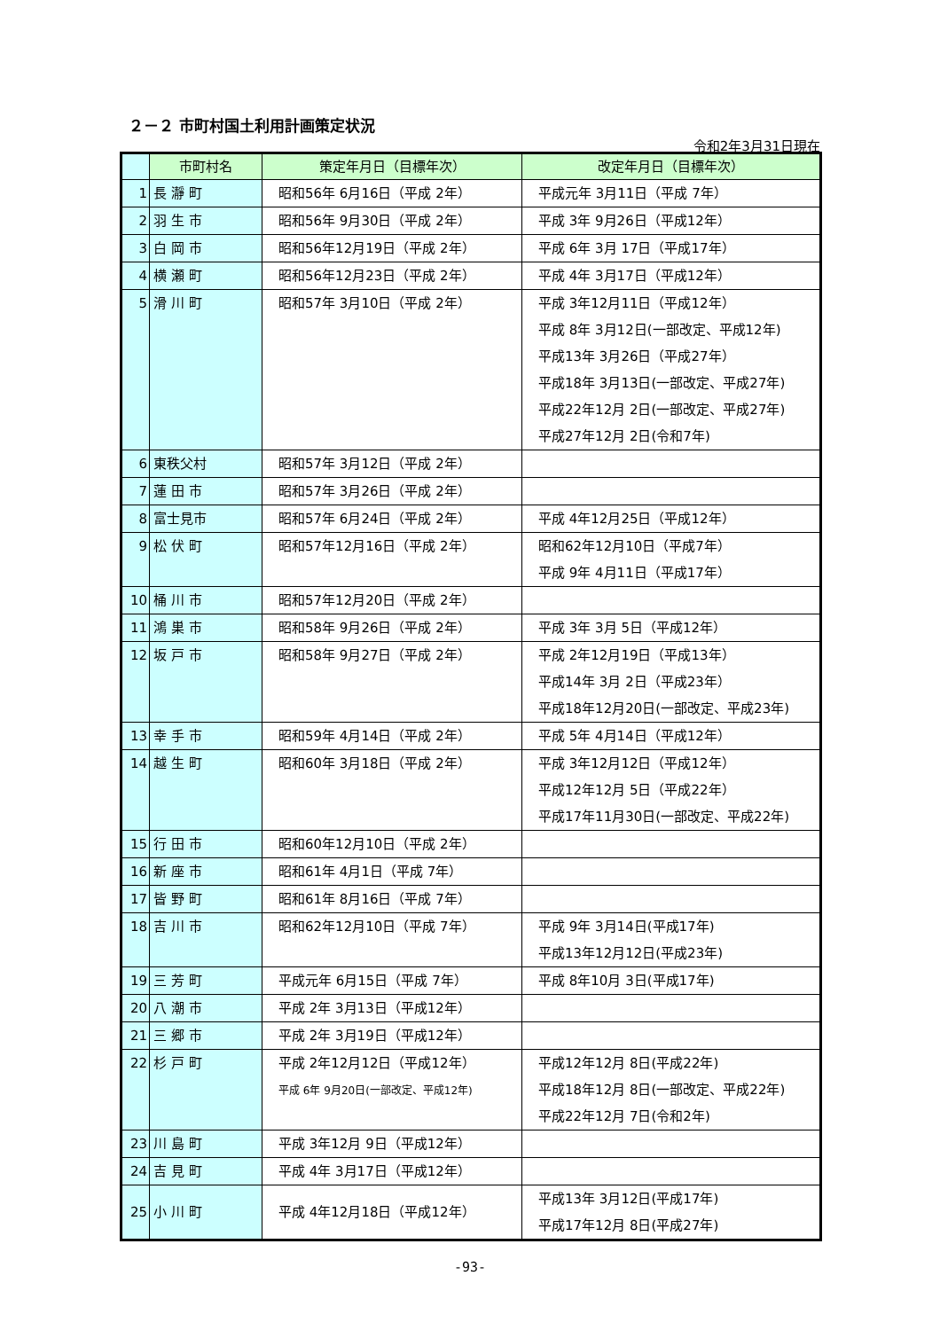２－２ 市町村国土利用計画策定状況
令和2年3月31日現在
| | 市町村名 | 策定年月日（目標年次） | 改定年月日（目標年次） |
| --- | --- | --- | --- |
| 1 | 長 瀞 町 | 昭和56年 6月16日（平成 2年） | 平成元年 3月11日（平成 7年） |
| 2 | 羽 生 市 | 昭和56年 9月30日（平成 2年） | 平成 3年 9月26日（平成12年） |
| 3 | 白 岡 市 | 昭和56年12月19日（平成 2年） | 平成 6年 3月 17日（平成17年） |
| 4 | 横 瀬 町 | 昭和56年12月23日（平成 2年） | 平成 4年 3月17日（平成12年） |
| 5 | 滑 川 町 | 昭和57年 3月10日（平成 2年） | 平成 3年12月11日（平成12年） 平成 8年 3月12日(一部改定、平成12年) 平成13年 3月26日（平成27年） 平成18年 3月13日(一部改定、平成27年) 平成22年12月 2日(一部改定、平成27年) 平成27年12月 2日(令和7年) |
| 6 | 東秩父村 | 昭和57年 3月12日（平成 2年） | |
| 7 | 蓮 田 市 | 昭和57年 3月26日（平成 2年） | |
| 8 | 富士見市 | 昭和57年 6月24日（平成 2年） | 平成 4年12月25日（平成12年） |
| 9 | 松 伏 町 | 昭和57年12月16日（平成 2年） | 昭和62年12月10日（平成7年） 平成 9年 4月11日（平成17年） |
| 10 | 桶 川 市 | 昭和57年12月20日（平成 2年） | |
| 11 | 鴻 巣 市 | 昭和58年 9月26日（平成 2年） | 平成 3年 3月 5日（平成12年） |
| 12 | 坂 戸 市 | 昭和58年 9月27日（平成 2年） | 平成 2年12月19日（平成13年） 平成14年 3月 2日（平成23年） 平成18年12月20日(一部改定、平成23年) |
| 13 | 幸 手 市 | 昭和59年 4月14日（平成 2年） | 平成 5年 4月14日（平成12年） |
| 14 | 越 生 町 | 昭和60年 3月18日（平成 2年） | 平成 3年12月12日（平成12年） 平成12年12月 5日（平成22年） 平成17年11月30日(一部改定、平成22年) |
| 15 | 行 田 市 | 昭和60年12月10日（平成 2年） | |
| 16 | 新 座 市 | 昭和61年 4月1日（平成 7年） | |
| 17 | 皆 野 町 | 昭和61年 8月16日（平成 7年） | |
| 18 | 吉 川 市 | 昭和62年12月10日（平成 7年） | 平成 9年 3月14日(平成17年) 平成13年12月12日(平成23年) |
| 19 | 三 芳 町 | 平成元年 6月15日（平成 7年） | 平成 8年10月 3日(平成17年) |
| 20 | 八 潮 市 | 平成 2年 3月13日（平成12年） | |
| 21 | 三 郷 市 | 平成 2年 3月19日（平成12年） | |
| 22 | 杉 戸 町 | 平成 2年12月12日（平成12年） 平成 6年 9月20日(一部改定、平成12年) | 平成12年12月 8日(平成22年) 平成18年12月 8日(一部改定、平成22年) 平成22年12月 7日(令和2年) |
| 23 | 川 島 町 | 平成 3年12月 9日（平成12年） | |
| 24 | 吉 見 町 | 平成 4年 3月17日（平成12年） | |
| 25 | 小 川 町 | 平成 4年12月18日（平成12年） | 平成13年 3月12日(平成17年) 平成17年12月 8日(平成27年) |
-93-